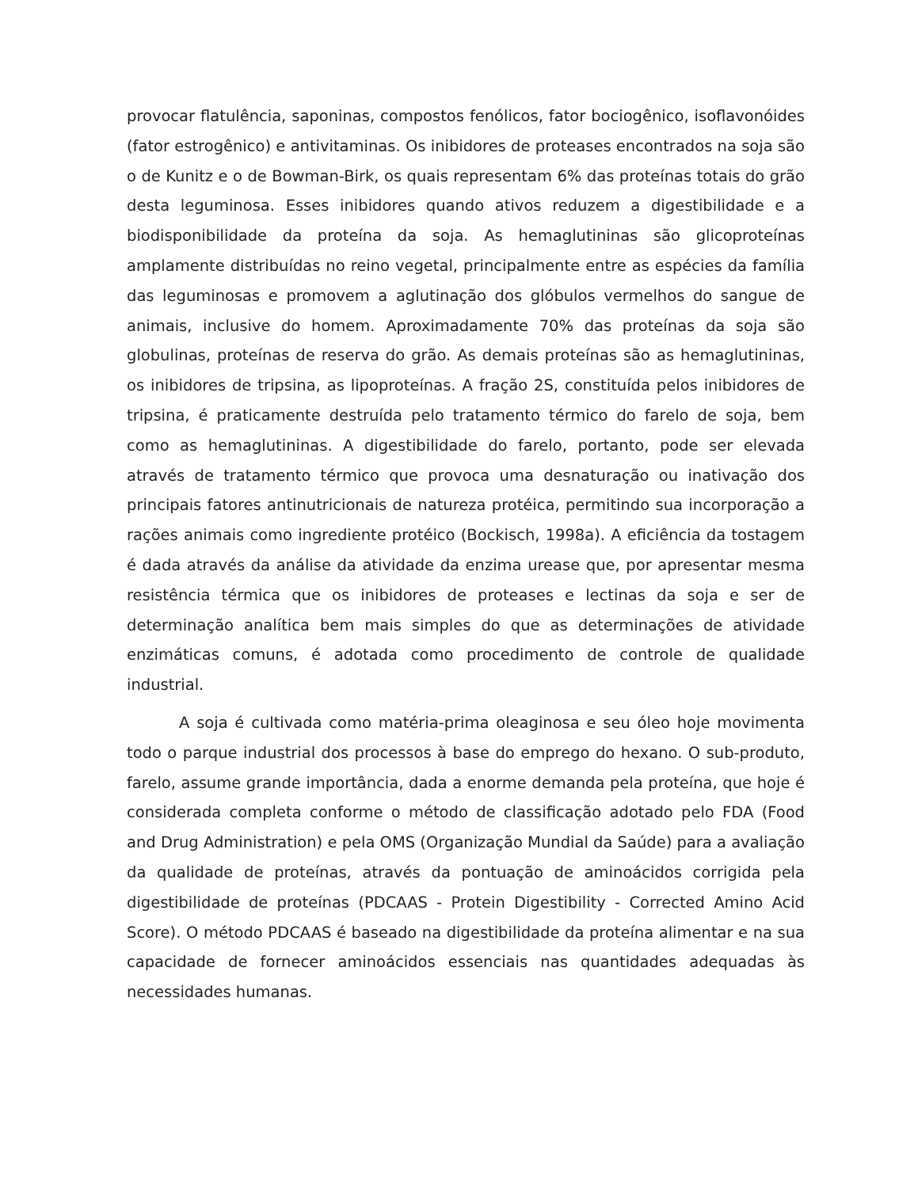provocar flatulência, saponinas, compostos fenólicos, fator bociogênico, isoflavonóides (fator estrogênico) e antivitaminas. Os inibidores de proteases encontrados na soja são o de Kunitz e o de Bowman-Birk, os quais representam 6% das proteínas totais do grão desta leguminosa. Esses inibidores quando ativos reduzem a digestibilidade e a biodisponibilidade da proteína da soja. As hemaglutininas são glicoproteínas amplamente distribuídas no reino vegetal, principalmente entre as espécies da família das leguminosas e promovem a aglutinação dos glóbulos vermelhos do sangue de animais, inclusive do homem. Aproximadamente 70% das proteínas da soja são globulinas, proteínas de reserva do grão. As demais proteínas são as hemaglutininas, os inibidores de tripsina, as lipoproteínas. A fração 2S, constituída pelos inibidores de tripsina, é praticamente destruída pelo tratamento térmico do farelo de soja, bem como as hemaglutininas. A digestibilidade do farelo, portanto, pode ser elevada através de tratamento térmico que provoca uma desnaturação ou inativação dos principais fatores antinutricionais de natureza protéica, permitindo sua incorporação a rações animais como ingrediente protéico (Bockisch, 1998a). A eficiência da tostagem é dada através da análise da atividade da enzima urease que, por apresentar mesma resistência térmica que os inibidores de proteases e lectinas da soja e ser de determinação analítica bem mais simples do que as determinações de atividade enzimáticas comuns, é adotada como procedimento de controle de qualidade industrial.
A soja é cultivada como matéria-prima oleaginosa e seu óleo hoje movimenta todo o parque industrial dos processos à base do emprego do hexano. O sub-produto, farelo, assume grande importância, dada a enorme demanda pela proteína, que hoje é considerada completa conforme o método de classificação adotado pelo FDA (Food and Drug Administration) e pela OMS (Organização Mundial da Saúde) para a avaliação da qualidade de proteínas, através da pontuação de aminoácidos corrigida pela digestibilidade de proteínas (PDCAAS - Protein Digestibility - Corrected Amino Acid Score). O método PDCAAS é baseado na digestibilidade da proteína alimentar e na sua capacidade de fornecer aminoácidos essenciais nas quantidades adequadas às necessidades humanas.